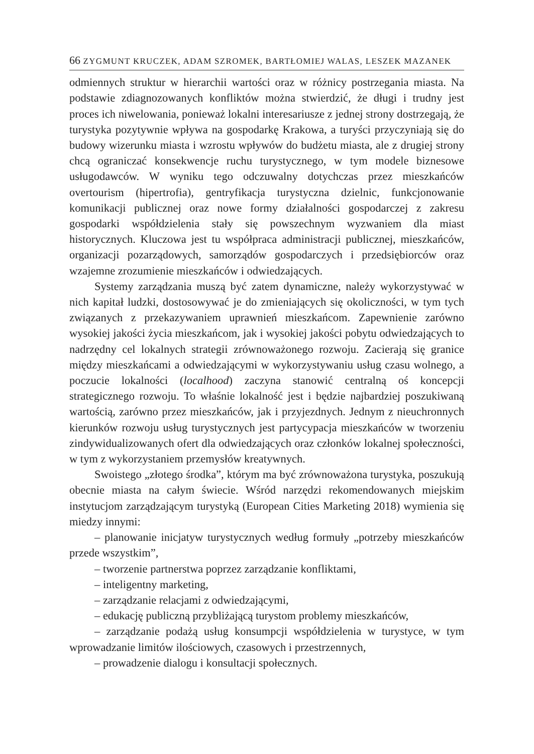66 ZYGMUNT KRUCZEK, ADAM SZROMEK, BARTŁOMIEJ WALAS, LESZEK MAZANEK
odmiennych struktur w hierarchii wartości oraz w różnicy postrzegania miasta. Na podstawie zdiagnozowanych konfliktów można stwierdzić, że długi i trudny jest proces ich niwelowania, ponieważ lokalni interesariusze z jednej strony dostrzegają, że turystyka pozytywnie wpływa na gospodarkę Krakowa, a turyści przyczyniają się do budowy wizerunku miasta i wzrostu wpływów do budżetu miasta, ale z drugiej strony chcą ograniczać konsekwencje ruchu turystycznego, w tym modele biznesowe usługodawców. W wyniku tego odczuwalny dotychczas przez mieszkańców overtourism (hipertrofia), gentryfikacja turystyczna dzielnic, funkcjonowanie komunikacji publicznej oraz nowe formy działalności gospodarczej z zakresu gospodarki współdzielenia stały się powszechnym wyzwaniem dla miast historycznych. Kluczowa jest tu współpraca administracji publicznej, mieszkańców, organizacji pozarządowych, samorządów gospodarczych i przedsiębiorców oraz wzajemne zrozumienie mieszkańców i odwiedzających.
Systemy zarządzania muszą być zatem dynamiczne, należy wykorzystywać w nich kapitał ludzki, dostosowywać je do zmieniających się okoliczności, w tym tych związanych z przekazywaniem uprawnień mieszkańcom. Zapewnienie zarówno wysokiej jakości życia mieszkańcom, jak i wysokiej jakości pobytu odwiedzających to nadrzędny cel lokalnych strategii zrównoważonego rozwoju. Zacierają się granice między mieszkańcami a odwiedzającymi w wykorzystywaniu usług czasu wolnego, a poczucie lokalności (localhood) zaczyna stanowić centralną oś koncepcji strategicznego rozwoju. To właśnie lokalność jest i będzie najbardziej poszukiwaną wartością, zarówno przez mieszkańców, jak i przyjezdnych. Jednym z nieuchronnych kierunków rozwoju usług turystycznych jest partycypacja mieszkańców w tworzeniu zindywidualizowanych ofert dla odwiedzających oraz członków lokalnej społeczności, w tym z wykorzystaniem przemysłów kreatywnych.
Swoistego „złotego środka”, którym ma być zrównoważona turystyka, poszukują obecnie miasta na całym świecie. Wśród narzędzi rekomendowanych miejskim instytucjom zarządzającym turystyką (European Cities Marketing 2018) wymienia się miedzy innymi:
– planowanie inicjatyw turystycznych według formuły „potrzeby mieszkańców przede wszystkim”,
– tworzenie partnerstwa poprzez zarządzanie konfliktami,
– inteligentny marketing,
– zarządzanie relacjami z odwiedzającymi,
– edukację publiczną przybliżającą turystom problemy mieszkańców,
– zarządzanie podażą usług konsumpcji współdzielenia w turystyce, w tym wprowadzanie limitów ilościowych, czasowych i przestrzennych,
– prowadzenie dialogu i konsultacji społecznych.